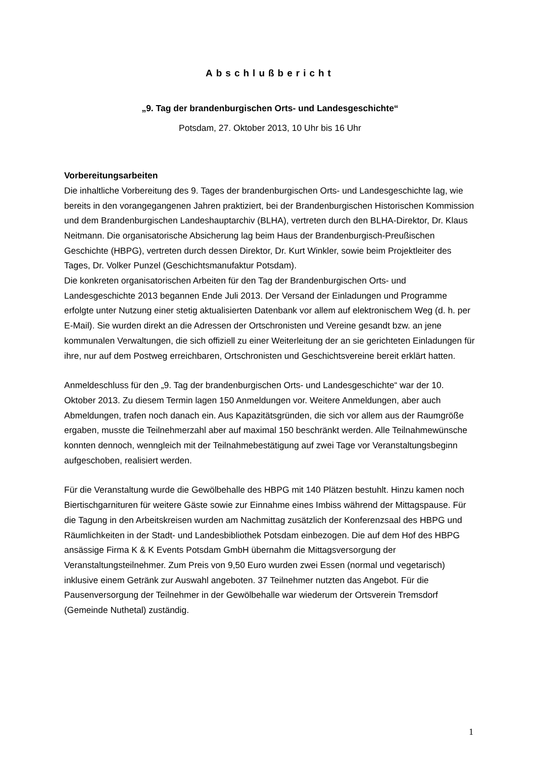Abschlußbericht
„9. Tag der brandenburgischen Orts- und Landesgeschichte“
Potsdam, 27. Oktober 2013, 10 Uhr bis 16 Uhr
Vorbereitungsarbeiten
Die inhaltliche Vorbereitung des 9. Tages der brandenburgischen Orts- und Landesgeschichte lag, wie bereits in den vorangegangenen Jahren praktiziert, bei der Brandenburgischen Historischen Kommission und dem Brandenburgischen Landeshauptarchiv (BLHA), vertreten durch den BLHA-Direktor, Dr. Klaus Neitmann. Die organisatorische Absicherung lag beim Haus der Brandenburgisch-Preußischen Geschichte (HBPG), vertreten durch dessen Direktor, Dr. Kurt Winkler, sowie beim Projektleiter des Tages, Dr. Volker Punzel (Geschichtsmanufaktur Potsdam).
Die konkreten organisatorischen Arbeiten für den Tag der Brandenburgischen Orts- und Landesgeschichte 2013 begannen Ende Juli 2013. Der Versand der Einladungen und Programme erfolgte unter Nutzung einer stetig aktualisierten Datenbank vor allem auf elektronischem Weg (d. h. per E-Mail). Sie wurden direkt an die Adressen der Ortschronisten und Vereine gesandt bzw. an jene kommunalen Verwaltungen, die sich offiziell zu einer Weiterleitung der an sie gerichteten Einladungen für ihre, nur auf dem Postweg erreichbaren, Ortschronisten und Geschichtsvereine bereit erklärt hatten.
Anmeldeschluss für den „9. Tag der brandenburgischen Orts- und Landesgeschichte“ war der 10. Oktober 2013. Zu diesem Termin lagen 150 Anmeldungen vor. Weitere Anmeldungen, aber auch Abmeldungen, trafen noch danach ein. Aus Kapazitätsgründen, die sich vor allem aus der Raumgröße ergaben, musste die Teilnehmerzahl aber auf maximal 150 beschränkt werden. Alle Teilnahmewünsche konnten dennoch, wenngleich mit der Teilnahmebestätigung auf zwei Tage vor Veranstaltungsbeginn aufgeschoben, realisiert werden.
Für die Veranstaltung wurde die Gewölbehalle des HBPG mit 140 Plätzen bestuhlt. Hinzu kamen noch Biertischgarnituren für weitere Gäste sowie zur Einnahme eines Imbiss während der Mittagspause. Für die Tagung in den Arbeitskreisen wurden am Nachmittag zusätzlich der Konferenzsaal des HBPG und Räumlichkeiten in der Stadt- und Landesbibliothek Potsdam einbezogen. Die auf dem Hof des HBPG ansässige Firma K & K Events Potsdam GmbH übernahm die Mittagsversorgung der Veranstaltungsteilnehmer. Zum Preis von 9,50 Euro wurden zwei Essen (normal und vegetarisch) inklusive einem Getränk zur Auswahl angeboten. 37 Teilnehmer nutzten das Angebot. Für die Pausenversorgung der Teilnehmer in der Gewölbehalle war wiederum der Ortsverein Tremsdorf (Gemeinde Nuthetal) zuständig.
1